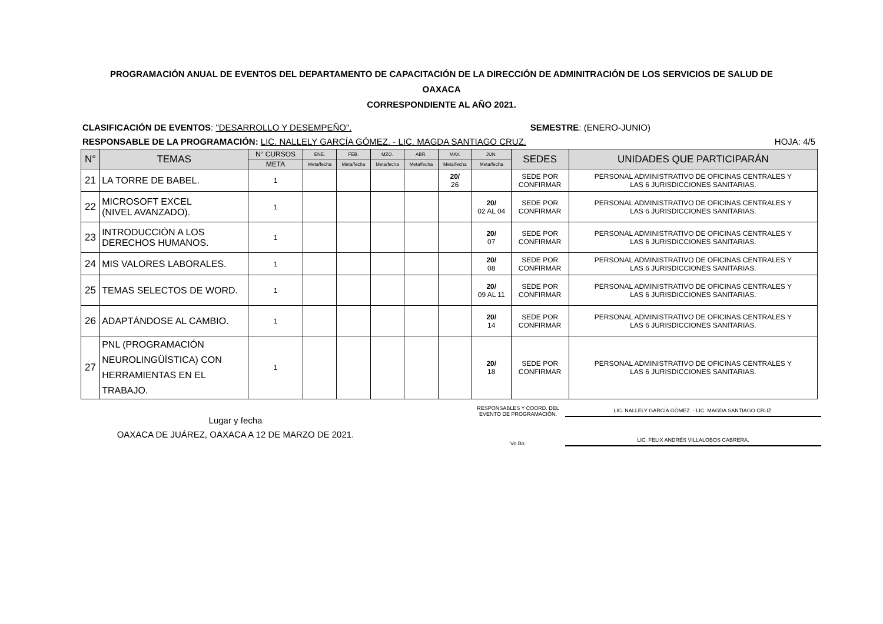PROGRAMACIÓN ANUAL DE EVENTOS DEL DEPARTAMENTO DE CAPACITACIÓN DE LA DIRECCIÓN DE ADMINITRACIÓN DE LOS SERVICIOS DE SALUD DE
OAXACA
CORRESPONDIENTE AL AÑO 2021.
CLASIFICACIÓN DE EVENTOS: "DESARROLLO Y DESEMPEÑO". SEMESTRE: (ENERO-JUNIO)
RESPONSABLE DE LA PROGRAMACIÓN: LIC. NALLELY GARCÍA GÓMEZ. - LIC. MAGDA SANTIAGO CRUZ. HOJA: 4/5
| N° | TEMAS | N° CURSOS | ENE. | FEB. | MZO. | ABR. | MAY. | JUN. | SEDES | UNIDADES QUE PARTICIPARÁN |
| --- | --- | --- | --- | --- | --- | --- | --- | --- | --- | --- |
| | | META | Meta/fecha | Meta/fecha | Meta/fecha | Meta/fecha | Meta/fecha | Meta/fecha | | |
| 21 | LA TORRE DE BABEL. | 1 | | | | | 20/ 26 | | SEDE POR CONFIRMAR | PERSONAL ADMINISTRATIVO DE OFICINAS CENTRALES Y LAS 6 JURISDICCIONES SANITARIAS. |
| 22 | MICROSOFT EXCEL (NIVEL AVANZADO). | 1 | | | | | | 20/ 02 AL 04 | SEDE POR CONFIRMAR | PERSONAL ADMINISTRATIVO DE OFICINAS CENTRALES Y LAS 6 JURISDICCIONES SANITARIAS. |
| 23 | INTRODUCCIÓN A LOS DERECHOS HUMANOS. | 1 | | | | | | 20/ 07 | SEDE POR CONFIRMAR | PERSONAL ADMINISTRATIVO DE OFICINAS CENTRALES Y LAS 6 JURISDICCIONES SANITARIAS. |
| 24 | MIS VALORES LABORALES. | 1 | | | | | | 20/ 08 | SEDE POR CONFIRMAR | PERSONAL ADMINISTRATIVO DE OFICINAS CENTRALES Y LAS 6 JURISDICCIONES SANITARIAS. |
| 25 | TEMAS SELECTOS DE WORD. | 1 | | | | | | 20/ 09 AL 11 | SEDE POR CONFIRMAR | PERSONAL ADMINISTRATIVO DE OFICINAS CENTRALES Y LAS 6 JURISDICCIONES SANITARIAS. |
| 26 | ADAPTÁNDOSE AL CAMBIO. | 1 | | | | | | 20/ 14 | SEDE POR CONFIRMAR | PERSONAL ADMINISTRATIVO DE OFICINAS CENTRALES Y LAS 6 JURISDICCIONES SANITARIAS. |
| 27 | PNL (PROGRAMACIÓN NEUROLINGÜÍSTICA) CON HERRAMIENTAS EN EL TRABAJO. | 1 | | | | | | 20/ 18 | SEDE POR CONFIRMAR | PERSONAL ADMINISTRATIVO DE OFICINAS CENTRALES Y LAS 6 JURISDICCIONES SANITARIAS. |
Lugar y fecha
OAXACA DE JUÁREZ, OAXACA A 12 DE MARZO DE 2021.
RESPONSABLES Y COORD. DEL
EVENTO DE PROGRAMACIÓN.
LIC. NALLELY GARCÍA GÓMEZ. - LIC. MAGDA SANTIAGO CRUZ.
Vo.Bo.
LIC. FELIX ANDRÉS VILLALOBOS CABRERA.